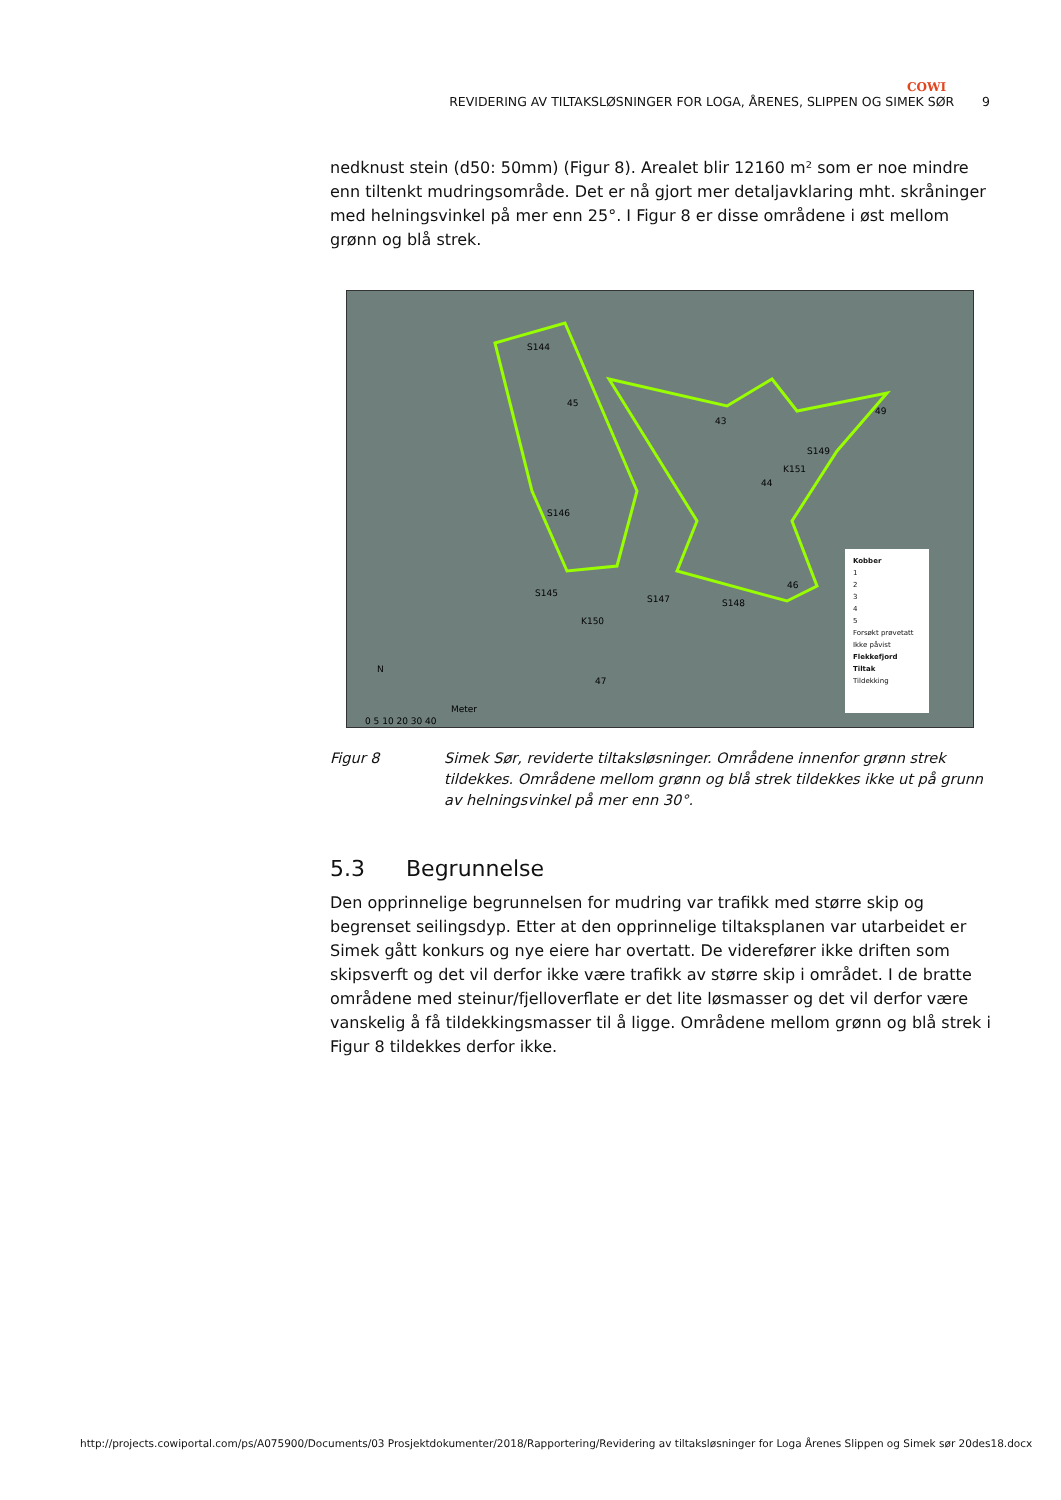COWI
REVIDERING AV TILTAKSLØSNINGER FOR LOGA, ÅRENES, SLIPPEN OG SIMEK SØR 9
nedknust stein (d50: 50mm) (Figur 8). Arealet blir 12160 m² som er noe mindre enn tiltenkt mudringsområde. Det er nå gjort mer detaljavklaring mht. skråninger med helningsvinkel på mer enn 25°. I Figur 8 er disse områdene i øst mellom grønn og blå strek.
S144
45
43
49
S149
K151
44
S146
46
S145
S147 S148
K150
47
N
Meter
0 5 10 20 30 40
Kobber
1
2
3
4
5
Forsøkt prøvetatt
Ikke påvist
Flekkefjord
Tiltak
Tildekking
Figur 8 Simek Sør, reviderte tiltaksløsninger. Områdene innenfor grønn strek tildekkes. Områdene mellom grønn og blå strek tildekkes ikke ut på grunn av helningsvinkel på mer enn 30°.
5.3 Begrunnelse
Den opprinnelige begrunnelsen for mudring var trafikk med større skip og begrenset seilingsdyp. Etter at den opprinnelige tiltaksplanen var utarbeidet er Simek gått konkurs og nye eiere har overtatt. De viderefører ikke driften som skipsverft og det vil derfor ikke være trafikk av større skip i området. I de bratte områdene med steinur/fjelloverflate er det lite løsmasser og det vil derfor være vanskelig å få tildekkingsmasser til å ligge. Områdene mellom grønn og blå strek i Figur 8 tildekkes derfor ikke.
http://projects.cowiportal.com/ps/A075900/Documents/03 Prosjektdokumenter/2018/Rapportering/Revidering av tiltaksløsninger for Loga Årenes Slippen og Simek sør 20des18.docx